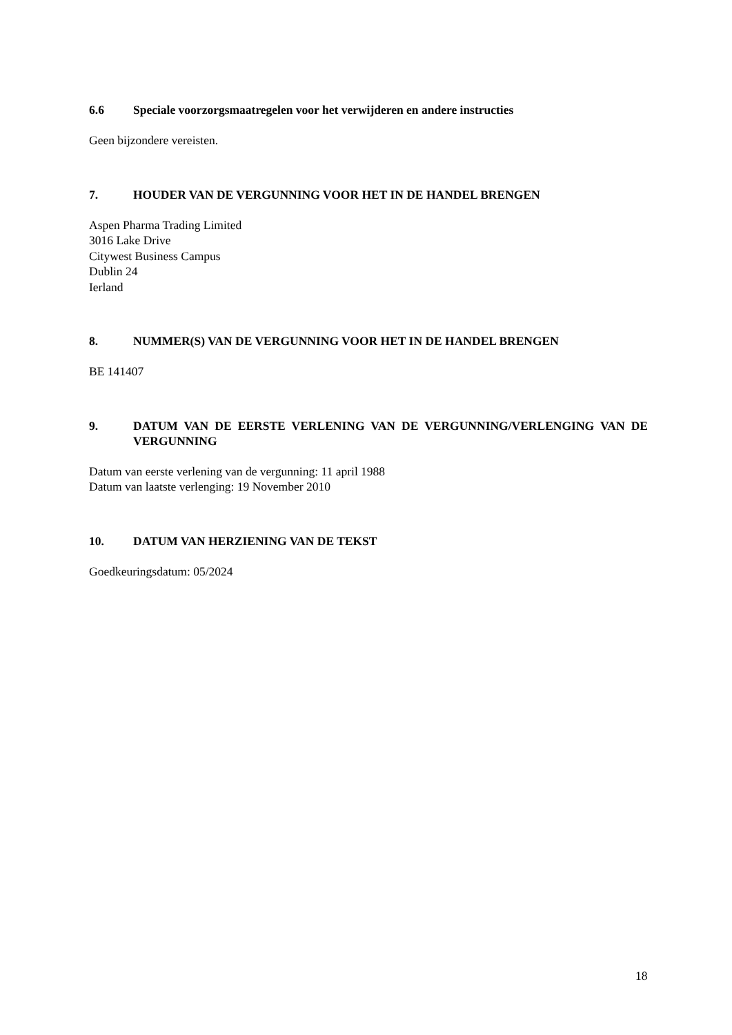6.6 Speciale voorzorgsmaatregelen voor het verwijderen en andere instructies
Geen bijzondere vereisten.
7. HOUDER VAN DE VERGUNNING VOOR HET IN DE HANDEL BRENGEN
Aspen Pharma Trading Limited
3016 Lake Drive
Citywest Business Campus
Dublin 24
Ierland
8. NUMMER(S) VAN DE VERGUNNING VOOR HET IN DE HANDEL BRENGEN
BE 141407
9. DATUM VAN DE EERSTE VERLENING VAN DE VERGUNNING/VERLENGING VAN DE VERGUNNING
Datum van eerste verlening van de vergunning: 11 april 1988
Datum van laatste verlenging: 19 November 2010
10. DATUM VAN HERZIENING VAN DE TEKST
Goedkeuringsdatum: 05/2024
18